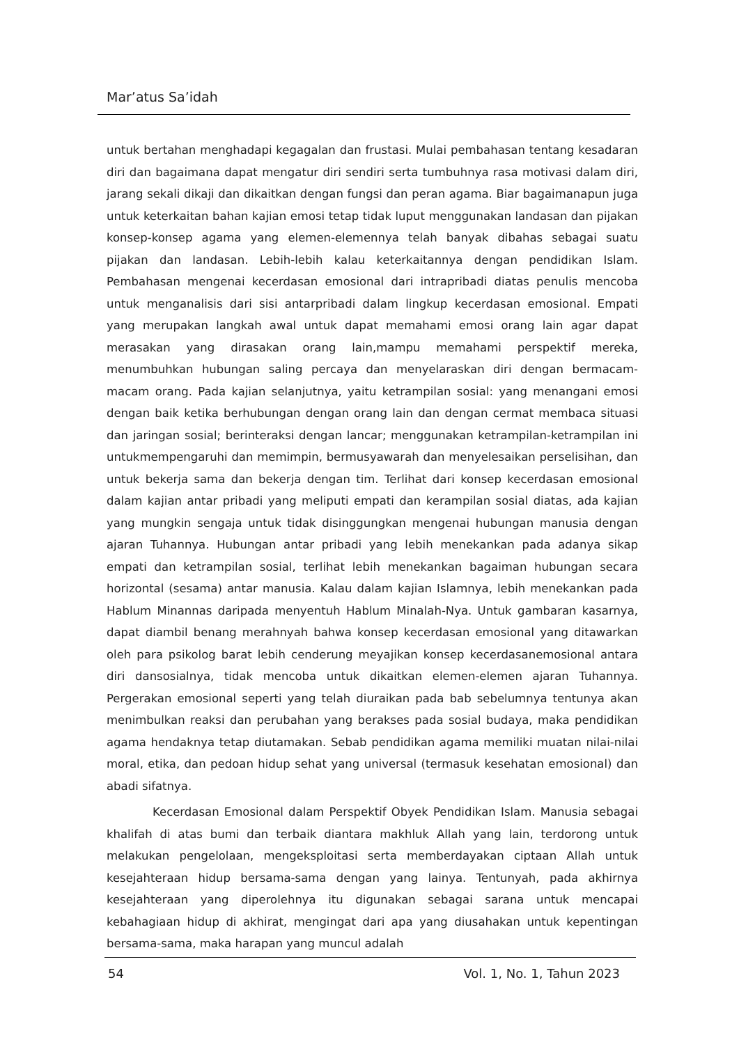Mar’atus Sa’idah
untuk bertahan menghadapi kegagalan dan frustasi. Mulai pembahasan tentang kesadaran diri dan bagaimana dapat mengatur diri sendiri serta tumbuhnya rasa motivasi dalam diri, jarang sekali dikaji dan dikaitkan dengan fungsi dan peran agama. Biar bagaimanapun juga untuk keterkaitan bahan kajian emosi tetap tidak luput menggunakan landasan dan pijakan konsep-konsep agama yang elemen-elemennya telah banyak dibahas sebagai suatu pijakan dan landasan. Lebih-lebih kalau keterkaitannya dengan pendidikan Islam. Pembahasan mengenai kecerdasan emosional dari intrapribadi diatas penulis mencoba untuk menganalisis dari sisi antarpribadi dalam lingkup kecerdasan emosional. Empati yang merupakan langkah awal untuk dapat memahami emosi orang lain agar dapat merasakan yang dirasakan orang lain,mampu memahami perspektif mereka, menumbuhkan hubungan saling percaya dan menyelaraskan diri dengan bermacam-macam orang. Pada kajian selanjutnya, yaitu ketrampilan sosial: yang menangani emosi dengan baik ketika berhubungan dengan orang lain dan dengan cermat membaca situasi dan jaringan sosial; berinteraksi dengan lancar; menggunakan ketrampilan-ketrampilan ini untukmempengaruhi dan memimpin, bermusyawarah dan menyelesaikan perselisihan, dan untuk bekerja sama dan bekerja dengan tim. Terlihat dari konsep kecerdasan emosional dalam kajian antar pribadi yang meliputi empati dan kerampilan sosial diatas, ada kajian yang mungkin sengaja untuk tidak disinggungkan mengenai hubungan manusia dengan ajaran Tuhannya. Hubungan antar pribadi yang lebih menekankan pada adanya sikap empati dan ketrampilan sosial, terlihat lebih menekankan bagaiman hubungan secara horizontal (sesama) antar manusia. Kalau dalam kajian Islamnya, lebih menekankan pada Hablum Minannas daripada menyentuh Hablum Minalah-Nya. Untuk gambaran kasarnya, dapat diambil benang merahnyah bahwa konsep kecerdasan emosional yang ditawarkan oleh para psikolog barat lebih cenderung meyajikan konsep kecerdasanemosional antara diri dansosialnya, tidak mencoba untuk dikaitkan elemen-elemen ajaran Tuhannya. Pergerakan emosional seperti yang telah diuraikan pada bab sebelumnya tentunya akan menimbulkan reaksi dan perubahan yang berakses pada sosial budaya, maka pendidikan agama hendaknya tetap diutamakan. Sebab pendidikan agama memiliki muatan nilai-nilai moral, etika, dan pedoan hidup sehat yang universal (termasuk kesehatan emosional) dan abadi sifatnya.
Kecerdasan Emosional dalam Perspektif Obyek Pendidikan Islam. Manusia sebagai khalifah di atas bumi dan terbaik diantara makhluk Allah yang lain, terdorong untuk melakukan pengelolaan, mengeksploitasi serta memberdayakan ciptaan Allah untuk kesejahteraan hidup bersama-sama dengan yang lainya. Tentunyah, pada akhirnya kesejahteraan yang diperolehnya itu digunakan sebagai sarana untuk mencapai kebahagiaan hidup di akhirat, mengingat dari apa yang diusahakan untuk kepentingan bersama-sama, maka harapan yang muncul adalah
54 Vol. 1, No. 1, Tahun 2023